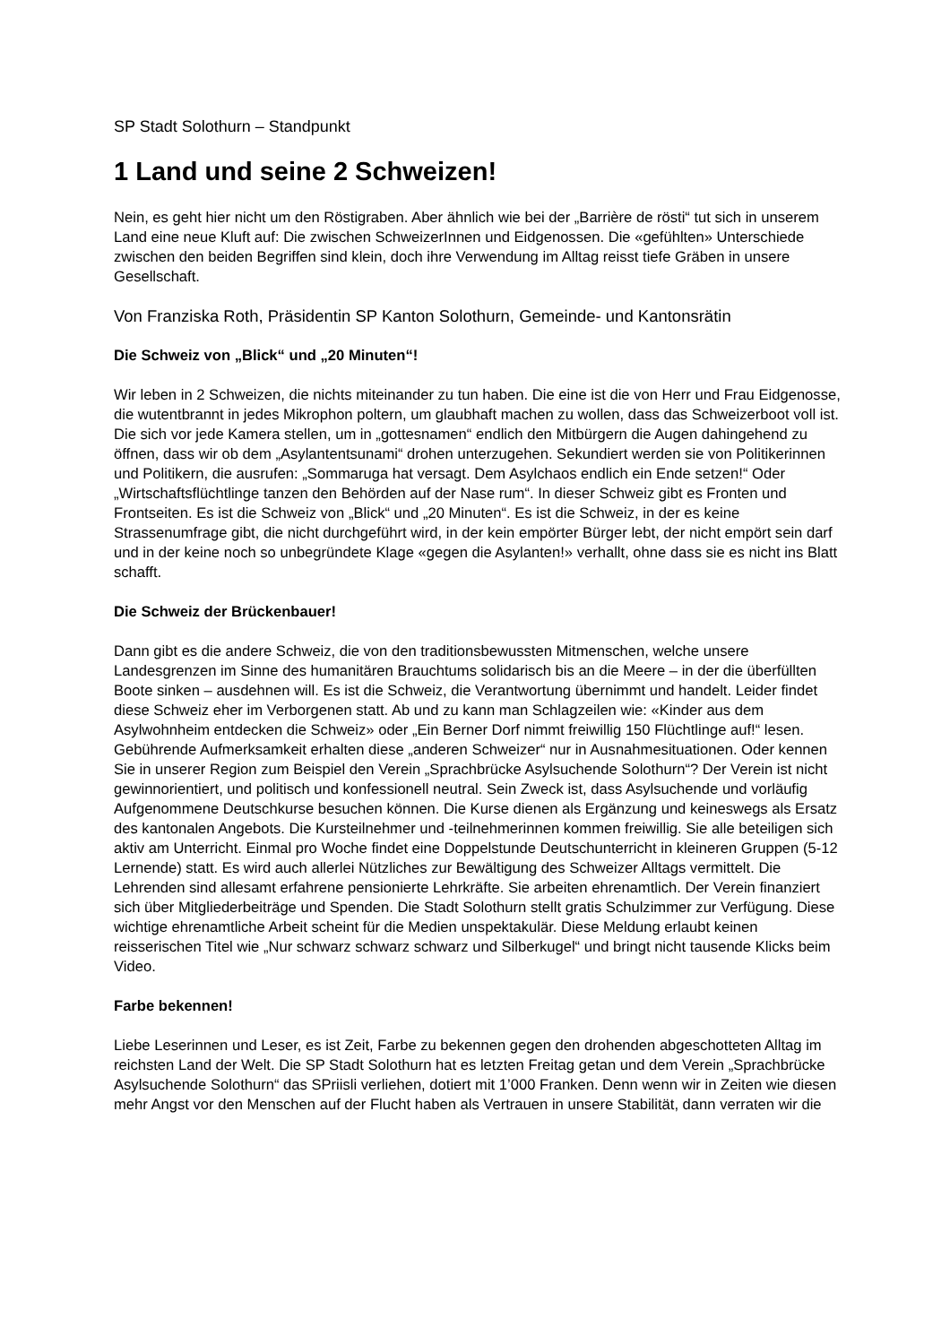SP Stadt Solothurn – Standpunkt
1 Land und seine 2 Schweizen!
Nein, es geht hier nicht um den Röstigraben. Aber ähnlich wie bei der „Barrière de rösti“ tut sich in unserem Land eine neue Kluft auf: Die zwischen SchweizerInnen und Eidgenossen. Die «gefühlten» Unterschiede zwischen den beiden Begriffen sind klein, doch ihre Verwendung im Alltag reisst tiefe Gräben in unsere Gesellschaft.
Von Franziska Roth, Präsidentin SP Kanton Solothurn, Gemeinde- und Kantonsrätin
Die Schweiz von „Blick“ und „20 Minuten“!
Wir leben in 2 Schweizen, die nichts miteinander zu tun haben. Die eine ist die von Herr und Frau Eidgenosse, die wutentbrannt in jedes Mikrophon poltern, um glaubhaft machen zu wollen, dass das Schweizerboot voll ist. Die sich vor jede Kamera stellen, um in „gottesnamen“ endlich den Mitbürgern die Augen dahingehend zu öffnen, dass wir ob dem „Asylantentsunami“ drohen unterzugehen. Sekundiert werden sie von Politikerinnen und Politikern, die ausrufen: „Sommaruga hat versagt. Dem Asylchaos endlich ein Ende setzen!“ Oder „Wirtschaftsflüchtlinge tanzen den Behörden auf der Nase rum“. In dieser Schweiz gibt es Fronten und Frontseiten. Es ist die Schweiz von „Blick“ und „20 Minuten“. Es ist die Schweiz, in der es keine Strassenumfrage gibt, die nicht durchgeführt wird, in der kein empörter Bürger lebt, der nicht empört sein darf und in der keine noch so unbegründete Klage «gegen die Asylanten!» verhallt, ohne dass sie es nicht ins Blatt schafft.
Die Schweiz der Brückenbauer!
Dann gibt es die andere Schweiz, die von den traditionsbewussten Mitmenschen, welche unsere Landesgrenzen im Sinne des humanitären Brauchtums solidarisch bis an die Meere – in der die überfüllten Boote sinken – ausdehnen will. Es ist die Schweiz, die Verantwortung übernimmt und handelt. Leider findet diese Schweiz eher im Verborgenen statt. Ab und zu kann man Schlagzeilen wie: «Kinder aus dem Asylwohnheim entdecken die Schweiz» oder „Ein Berner Dorf nimmt freiwillig 150 Flüchtlinge auf!“ lesen. Gebührende Aufmerksamkeit erhalten diese „anderen Schweizer“ nur in Ausnahmesituationen. Oder kennen Sie in unserer Region zum Beispiel den Verein „Sprachbrücke Asylsuchende Solothurn“? Der Verein ist nicht gewinnorientiert, und politisch und konfessionell neutral. Sein Zweck ist, dass Asylsuchende und vorläufig Aufgenommene Deutschkurse besuchen können. Die Kurse dienen als Ergänzung und keineswegs als Ersatz des kantonalen Angebots. Die Kursteilnehmer und -teilnehmerinnen kommen freiwillig. Sie alle beteiligen sich aktiv am Unterricht. Einmal pro Woche findet eine Doppelstunde Deutschunterricht in kleineren Gruppen (5-12 Lernende) statt. Es wird auch allerlei Nützliches zur Bewältigung des Schweizer Alltags vermittelt. Die Lehrenden sind allesamt erfahrene pensionierte Lehrkräfte. Sie arbeiten ehrenamtlich. Der Verein finanziert sich über Mitgliederbeiträge und Spenden. Die Stadt Solothurn stellt gratis Schulzimmer zur Verfügung. Diese wichtige ehrenamtliche Arbeit scheint für die Medien unspektakulär. Diese Meldung erlaubt keinen reisserischen Titel wie „Nur schwarz schwarz schwarz und Silberkugel“ und bringt nicht tausende Klicks beim Video.
Farbe bekennen!
Liebe Leserinnen und Leser, es ist Zeit, Farbe zu bekennen gegen den drohenden abgeschotteten Alltag im reichsten Land der Welt. Die SP Stadt Solothurn hat es letzten Freitag getan und dem Verein „Sprachbrücke Asylsuchende Solothurn“ das SPriisli verliehen, dotiert mit 1’000 Franken. Denn wenn wir in Zeiten wie diesen mehr Angst vor den Menschen auf der Flucht haben als Vertrauen in unsere Stabilität, dann verraten wir die